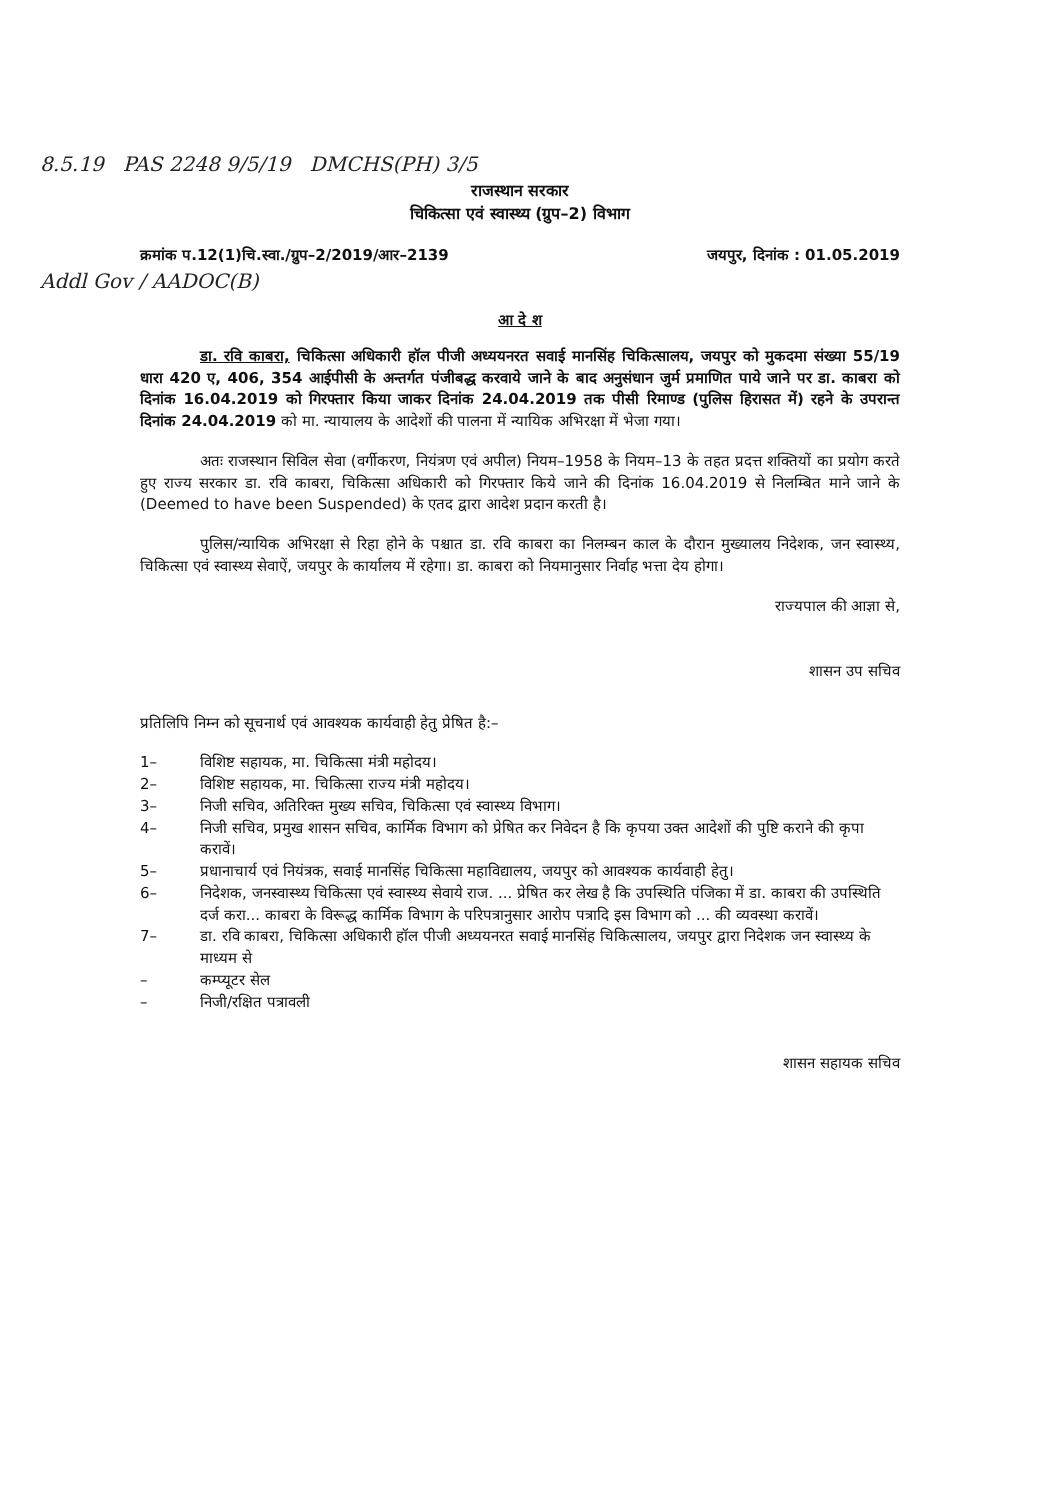8.5.19 PAS 2248 9/5/19 DMCHS(PH) 3/5
राजस्थान सरकार
चिकित्सा एवं स्वास्थ्य (ग्रुप–2) विभाग
क्रमांक प.12(1)चि.स्वा./ग्रुप–2/2019/आर–2139 जयपुर, दिनांक : 01.05.2019
Addl Gov / AADOC(B)
आ दे श
डा. रवि काबरा, चिकित्सा अधिकारी हॉल पीजी अध्ययनरत सवाई मानसिंह चिकित्सालय, जयपुर को मुकदमा संख्या 55/19 धारा 420 ए, 406, 354 आईपीसी के अन्तर्गत पंजीबद्ध करवाये जाने के बाद अनुसंधान जुर्म प्रमाणित पाये जाने पर डा. काबरा को दिनांक 16.04.2019 को गिरफ्तार किया जाकर दिनांक 24.04.2019 तक पीसी रिमाण्ड (पुलिस हिरासत में) रहने के उपरान्त दिनांक 24.04.2019 को मा. न्यायालय के आदेशों की पालना में न्यायिक अभिरक्षा में भेजा गया।
अतः राजस्थान सिविल सेवा (वर्गीकरण, नियंत्रण एवं अपील) नियम–1958 के नियम–13 के तहत प्रदत्त शक्तियों का प्रयोग करते हुए राज्य सरकार डा. रवि काबरा, चिकित्सा अधिकारी को गिरफ्तार किये जाने की दिनांक 16.04.2019 से निलम्बित माने जाने के (Deemed to have been Suspended) के एतद द्वारा आदेश प्रदान करती है।
पुलिस/न्यायिक अभिरक्षा से रिहा होने के पश्चात डा. रवि काबरा का निलम्बन काल के दौरान मुख्यालय निदेशक, जन स्वास्थ्य, चिकित्सा एवं स्वास्थ्य सेवाऐं, जयपुर के कार्यालय में रहेगा। डा. काबरा को नियमानुसार निर्वाह भत्ता देय होगा।
राज्यपाल की आज्ञा से,
शासन उप सचिव
प्रतिलिपि निम्न को सूचनार्थ एवं आवश्यक कार्यवाही हेतु प्रेषित है:–
1– विशिष्ट सहायक, मा. चिकित्सा मंत्री महोदय।
2– विशिष्ट सहायक, मा. चिकित्सा राज्य मंत्री महोदय।
3– निजी सचिव, अतिरिक्त मुख्य सचिव, चिकित्सा एवं स्वास्थ्य विभाग।
4– निजी सचिव, प्रमुख शासन सचिव, कार्मिक विभाग को प्रेषित कर निवेदन है कि कृपया उक्त आदेशों की पुष्टि कराने की कृपा करावें।
5– प्रधानाचार्य एवं नियंत्रक, सवाई मानसिंह चिकित्सा महाविद्यालय, जयपुर को आवश्यक कार्यवाही हेतु।
6– निदेशक, जनस्वास्थ्य चिकित्सा एवं स्वास्थ्य सेवाये राज. ... प्रेषित कर लेख है कि उपस्थिति पंजिका में डा. काबरा की उपस्थिति दर्ज करा... काबरा के विरूद्ध कार्मिक विभाग के परिपत्रानुसार आरोप पत्रादि इस विभाग को ... की व्यवस्था करावें।
7– डा. रवि काबरा, चिकित्सा अधिकारी हॉल पीजी अध्ययनरत सवाई मानसिंह चिकित्सालय, जयपुर द्वारा निदेशक जन स्वास्थ्य के माध्यम से
– कम्प्यूटर सेल
– निजी/रक्षित पत्रावली
शासन सहायक सचिव